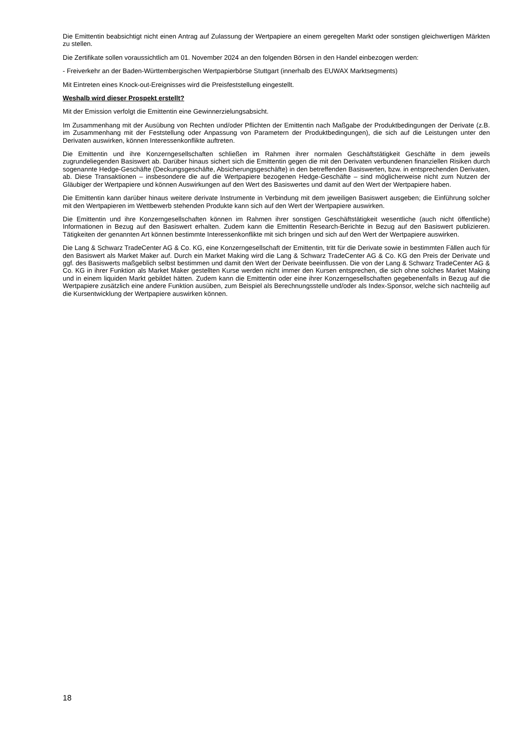Die Emittentin beabsichtigt nicht einen Antrag auf Zulassung der Wertpapiere an einem geregelten Markt oder sonstigen gleichwertigen Märkten zu stellen.
Die Zertifikate sollen voraussichtlich am 01. November 2024 an den folgenden Börsen in den Handel einbezogen werden:
- Freiverkehr an der Baden-Württembergischen Wertpapierbörse Stuttgart (innerhalb des EUWAX Marktsegments)
Mit Eintreten eines Knock-out-Ereignisses wird die Preisfeststellung eingestellt.
Weshalb wird dieser Prospekt erstellt?
Mit der Emission verfolgt die Emittentin eine Gewinnerzielungsabsicht.
Im Zusammenhang mit der Ausübung von Rechten und/oder Pflichten der Emittentin nach Maßgabe der Produktbedingungen der Derivate (z.B. im Zusammenhang mit der Feststellung oder Anpassung von Parametern der Produktbedingungen), die sich auf die Leistungen unter den Derivaten auswirken, können Interessenkonflikte auftreten.
Die Emittentin und ihre Konzerngesellschaften schließen im Rahmen ihrer normalen Geschäftstätigkeit Geschäfte in dem jeweils zugrundeliegenden Basiswert ab. Darüber hinaus sichert sich die Emittentin gegen die mit den Derivaten verbundenen finanziellen Risiken durch sogenannte Hedge-Geschäfte (Deckungsgeschäfte, Absicherungsgeschäfte) in den betreffenden Basiswerten, bzw. in entsprechenden Derivaten, ab. Diese Transaktionen – insbesondere die auf die Wertpapiere bezogenen Hedge-Geschäfte – sind möglicherweise nicht zum Nutzen der Gläubiger der Wertpapiere und können Auswirkungen auf den Wert des Basiswertes und damit auf den Wert der Wertpapiere haben.
Die Emittentin kann darüber hinaus weitere derivate Instrumente in Verbindung mit dem jeweiligen Basiswert ausgeben; die Einführung solcher mit den Wertpapieren im Wettbewerb stehenden Produkte kann sich auf den Wert der Wertpapiere auswirken.
Die Emittentin und ihre Konzerngesellschaften können im Rahmen ihrer sonstigen Geschäftstätigkeit wesentliche (auch nicht öffentliche) Informationen in Bezug auf den Basiswert erhalten. Zudem kann die Emittentin Research-Berichte in Bezug auf den Basiswert publizieren. Tätigkeiten der genannten Art können bestimmte Interessenkonflikte mit sich bringen und sich auf den Wert der Wertpapiere auswirken.
Die Lang & Schwarz TradeCenter AG & Co. KG, eine Konzerngesellschaft der Emittentin, tritt für die Derivate sowie in bestimmten Fällen auch für den Basiswert als Market Maker auf. Durch ein Market Making wird die Lang & Schwarz TradeCenter AG & Co. KG den Preis der Derivate und ggf. des Basiswerts maßgeblich selbst bestimmen und damit den Wert der Derivate beeinflussen. Die von der Lang & Schwarz TradeCenter AG & Co. KG in ihrer Funktion als Market Maker gestellten Kurse werden nicht immer den Kursen entsprechen, die sich ohne solches Market Making und in einem liquiden Markt gebildet hätten. Zudem kann die Emittentin oder eine ihrer Konzerngesellschaften gegebenenfalls in Bezug auf die Wertpapiere zusätzlich eine andere Funktion ausüben, zum Beispiel als Berechnungsstelle und/oder als Index-Sponsor, welche sich nachteilig auf die Kursentwicklung der Wertpapiere auswirken können.
18